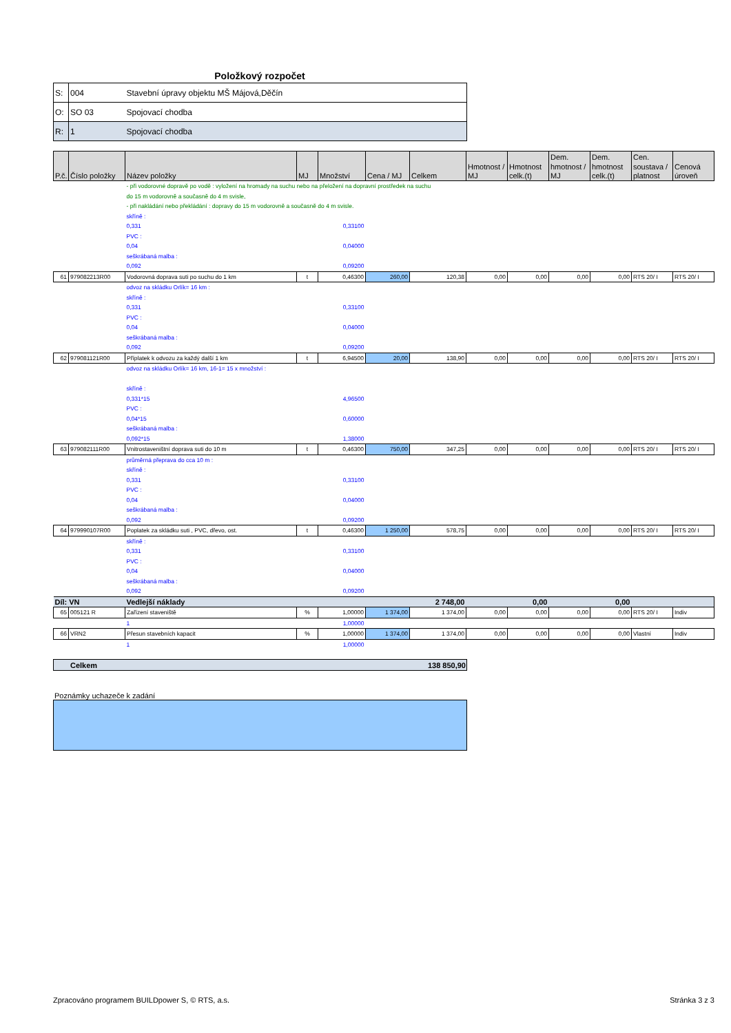Položkový rozpočet
| S: | 004 | Stavební úpravy objektu MŠ Májová,Děčín |
| O: | SO 03 | Spojovací chodba |
| R: | 1 | Spojovací chodba |
| P.č. | Číslo položky | Název položky | MJ | Množství | Cena / MJ | Celkem | Hmotnost / MJ | Hmotnost celk.(t) | Dem. hmotnost / MJ | Dem. hmotnost celk.(t) | Cen. soustava / platnost | Cenová úroveň |
| --- | --- | --- | --- | --- | --- | --- | --- | --- | --- | --- | --- | --- |
| | | - při vodorovné dopravě po vodě : vyložení na hromady na suchu nebo na přeložení na dopravní prostředek na suchu | | | | | | | | | | |
| | | do 15 m vodorovně a současně do 4 m svisle, | | | | | | | | | | |
| | | - při nakládání nebo překládání : dopravy do 15 m vodorovně a současně do 4 m svisle. | | | | | | | | | | |
| | | skříně : | | | | | | | | | | |
| | | 0,331 | | 0,33100 | | | | | | | | |
| | | PVC : | | | | | | | | | | |
| | | 0,04 | | 0,04000 | | | | | | | | |
| | | seškrábaná malba : | | | | | | | | | | |
| | | 0,092 | | 0,09200 | | | | | | | | |
| 61 | 979082213R00 | Vodorovná doprava suti po suchu do 1 km | t | 0,46300 | 260,00 | 120,38 | 0,00 | 0,00 | 0,00 | 0,00 | RTS 20/ I | RTS 20/ I |
| | | odvoz na skládku Orlík= 16 km : | | | | | | | | | | |
| | | skříně : | | | | | | | | | | |
| | | 0,331 | | 0,33100 | | | | | | | | |
| | | PVC : | | | | | | | | | | |
| | | 0,04 | | 0,04000 | | | | | | | | |
| | | seškrábaná malba : | | | | | | | | | | |
| | | 0,092 | | 0,09200 | | | | | | | | |
| 62 | 979081121R00 | Příplatek k odvozu za každý další 1 km | t | 6,94500 | 20,00 | 138,90 | 0,00 | 0,00 | 0,00 | 0,00 | RTS 20/ I | RTS 20/ I |
| | | odvoz na skládku Orlík= 16 km, 16-1= 15 x množství : | | | | | | | | | | |
| | | skříně : | | | | | | | | | | |
| | | 0,331*15 | | 4,96500 | | | | | | | | |
| | | PVC : | | | | | | | | | | |
| | | 0,04*15 | | 0,60000 | | | | | | | | |
| | | seškrábaná malba : | | | | | | | | | | |
| | | 0,092*15 | | 1,38000 | | | | | | | | |
| 63 | 979082111R00 | Vnitrostaveništní doprava suti do 10 m | t | 0,46300 | 750,00 | 347,25 | 0,00 | 0,00 | 0,00 | 0,00 | RTS 20/ I | RTS 20/ I |
| | | průměrná přeprava do cca 10 m : | | | | | | | | | | |
| | | skříně : | | | | | | | | | | |
| | | 0,331 | | 0,33100 | | | | | | | | |
| | | PVC : | | | | | | | | | | |
| | | 0,04 | | 0,04000 | | | | | | | | |
| | | seškrábaná malba : | | | | | | | | | | |
| | | 0,092 | | 0,09200 | | | | | | | | |
| 64 | 979990107R00 | Poplatek za skládku suti , PVC, dřevo, ost. | t | 0,46300 | 1 250,00 | 578,75 | 0,00 | 0,00 | 0,00 | 0,00 | RTS 20/ I | RTS 20/ I |
| | | skříně : | | | | | | | | | | |
| | | 0,331 | | 0,33100 | | | | | | | | |
| | | PVC : | | | | | | | | | | |
| | | 0,04 | | 0,04000 | | | | | | | | |
| | | seškrábaná malba : | | | | | | | | | | |
| | | 0,092 | | 0,09200 | | | | | | | | |
| Díl: VN | | Vedlejší náklady | | | | 2 748,00 | | 0,00 | | 0,00 | | |
| 65 | 005121 R | Zařízení staveniště | % | 1,00000 | 1 374,00 | 1 374,00 | 0,00 | 0,00 | 0,00 | 0,00 | RTS 20/ I | Indiv |
| | | 1 | | 1,00000 | | | | | | | | |
| 66 | VRN2 | Přesun stavebních kapacit | % | 1,00000 | 1 374,00 | 1 374,00 | 0,00 | 0,00 | 0,00 | 0,00 | Vlastní | Indiv |
| | | 1 | | 1,00000 | | | | | | | | |
| Celkem | 138 850,90 |
Poznámky uchazeče k zadání
Zpracováno programem BUILDpower S, © RTS, a.s. Stránka 3 z 3